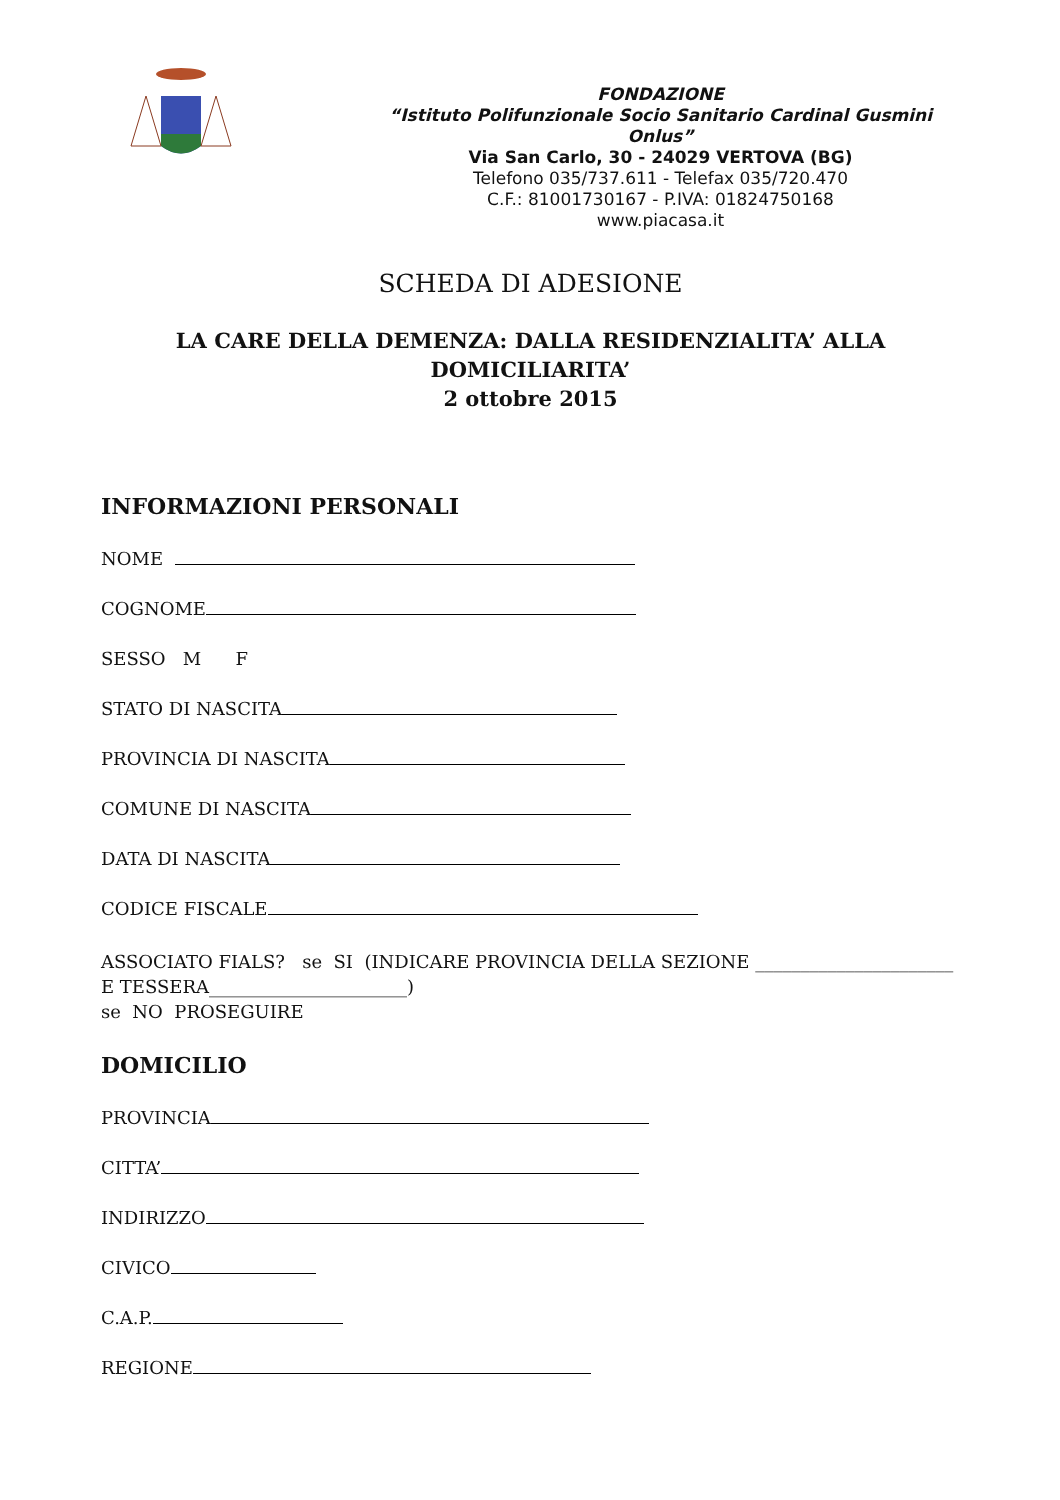FONDAZIONE
“Istituto Polifunzionale Socio Sanitario Cardinal Gusmini Onlus”
Via San Carlo, 30 - 24029 VERTOVA (BG)
Telefono 035/737.611 - Telefax 035/720.470
C.F.: 81001730167 - P.IVA: 01824750168
www.piacasa.it
SCHEDA DI ADESIONE
LA CARE DELLA DEMENZA: DALLA RESIDENZIALITA’ ALLA DOMICILIARITA’
2 ottobre 2015
INFORMAZIONI PERSONALI
NOME
COGNOME
SESSO M F
STATO DI NASCITA
PROVINCIA DI NASCITA
COMUNE DI NASCITA
DATA DI NASCITA
CODICE FISCALE
ASSOCIATO FIALS? se SI (INDICARE PROVINCIA DELLA SEZIONE ______________________
E TESSERA______________________)
se NO PROSEGUIRE
DOMICILIO
PROVINCIA
CITTA’
INDIRIZZO
CIVICO
C.A.P.
REGIONE